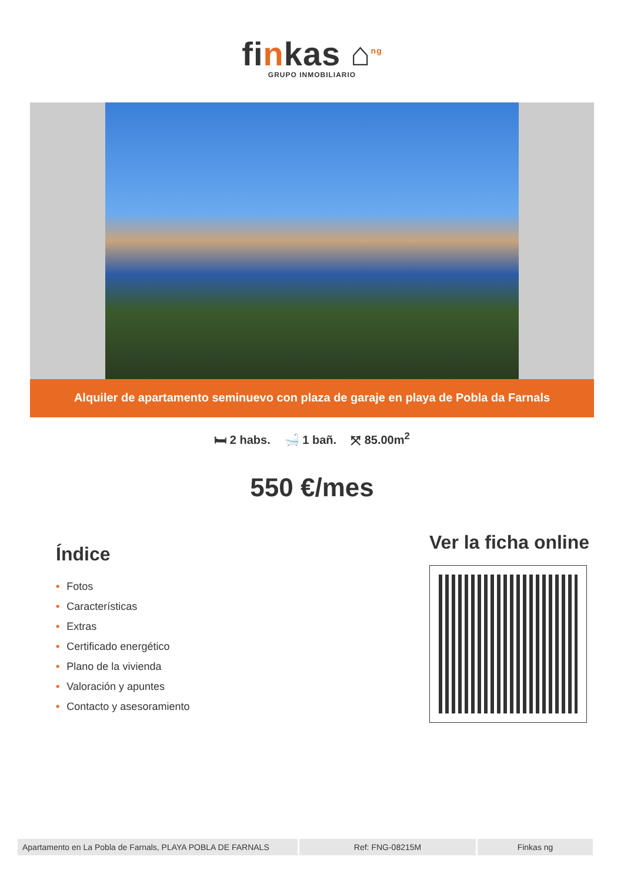finkas ⌂<sup>ng</sup>
GRUPO INMOBILIARIO
Alquiler de apartamento seminuevo con plaza de garaje en playa de Pobla da Farnals
🛏 2 habs. 🛁 1 bañ. ⤧ 85.00m<sup>2</sup>
550 €/mes
Índice
• Fotos
• Características
• Extras
• Certificado energético
• Plano de la vivienda
• Valoración y apuntes
• Contacto y asesoramiento
Ver la ficha online
| Apartamento en La Pobla de Farnals, PLAYA POBLA DE FARNALS | Ref: FNG-08215M | Finkas ng |